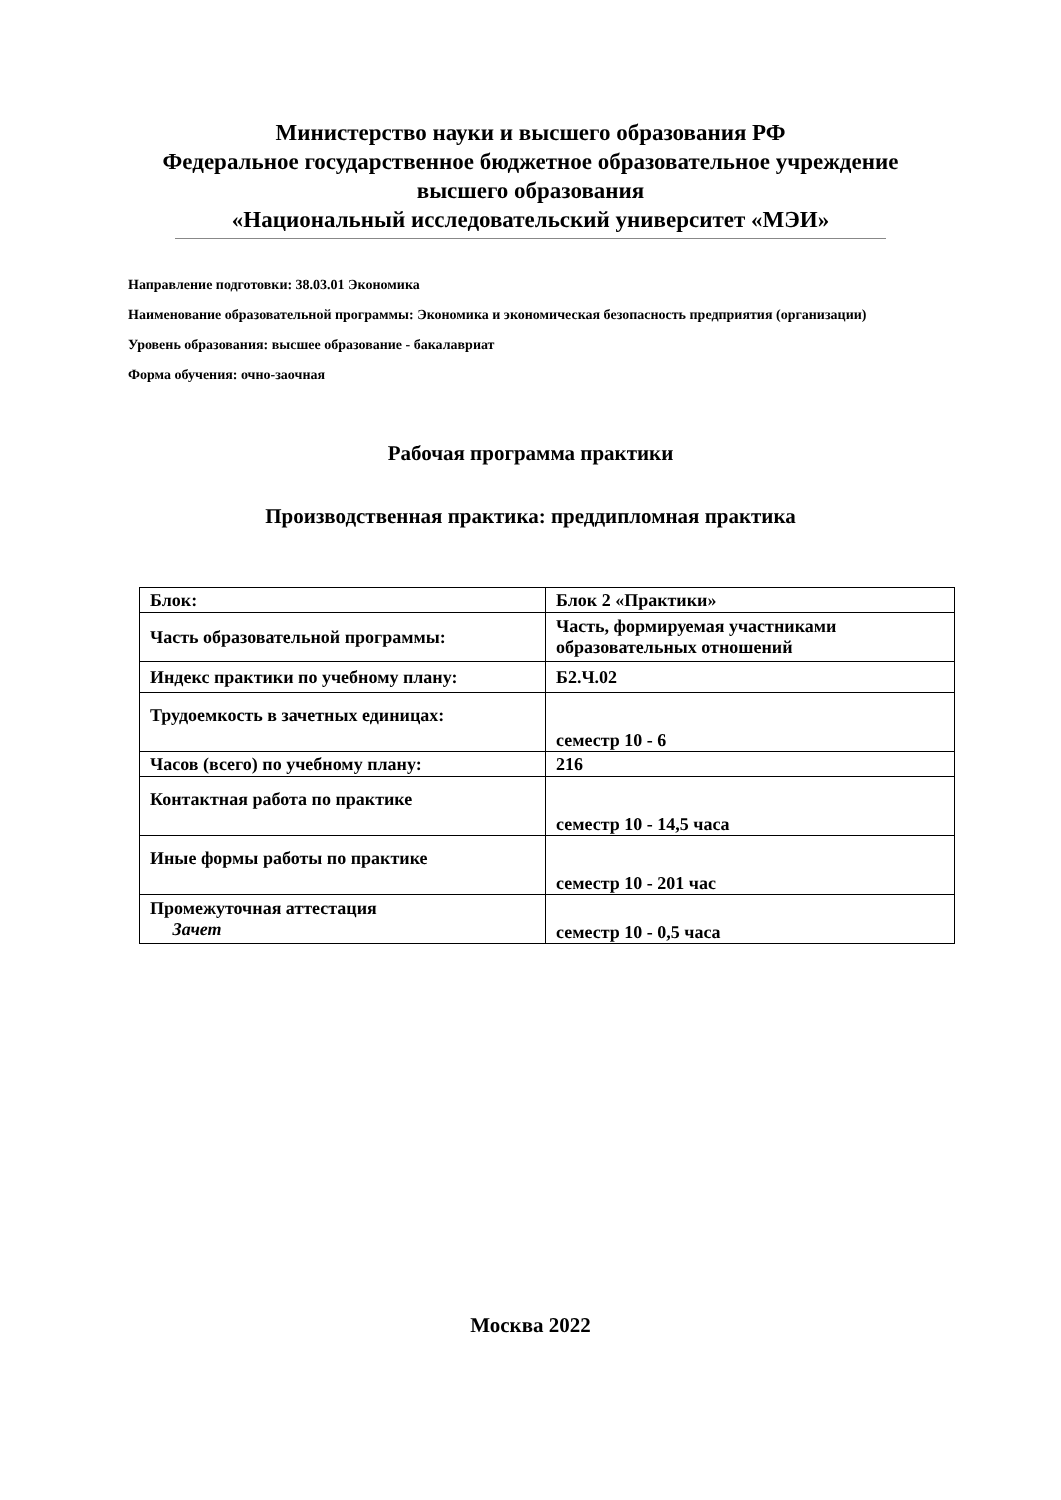Министерство науки и высшего образования РФ
Федеральное государственное бюджетное образовательное учреждение
высшего образования
«Национальный исследовательский университет «МЭИ»
Направление подготовки: 38.03.01 Экономика
Наименование образовательной программы: Экономика и экономическая безопасность предприятия (организации)
Уровень образования: высшее образование - бакалавриат
Форма обучения: очно-заочная
Рабочая программа практики
Производственная практика: преддипломная практика
| Блок: | Блок 2 «Практики» |
| Часть образовательной программы: | Часть, формируемая участниками образовательных отношений |
| Индекс практики по учебному плану: | Б2.Ч.02 |
| Трудоемкость в зачетных единицах: | семестр 10 - 6 |
| Часов (всего) по учебному плану: | 216 |
| Контактная работа по практике | семестр 10 - 14,5 часа |
| Иные формы работы по практике | семестр 10 - 201 час |
| Промежуточная аттестация Зачет | семестр 10 - 0,5 часа |
Москва 2022